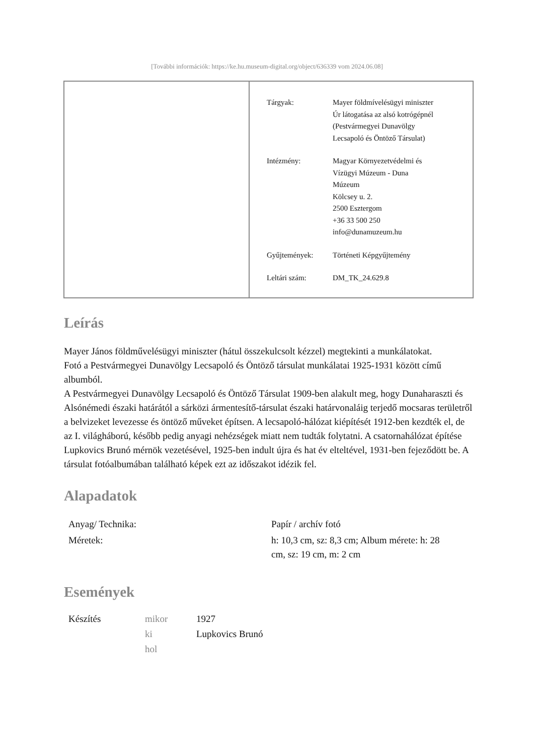[További információk: https://ke.hu.museum-digital.org/object/636339 vom 2024.06.08]
| Tárgyak: | Mayer földmívelésügyi miniszter Úr látogatása az alsó kotrógépnél (Pestvármegyei Dunavölgy Lecsapoló és Öntöző Társulat) |
| Intézmény: | Magyar Környezetvédelmi és Vízügyi Múzeum - Duna Múzeum Kölcsey u. 2. 2500 Esztergom +36 33 500 250 info@dunamuzeum.hu |
| Gyűjtemények: | Történeti Képgyűjtemény |
| Leltári szám: | DM_TK_24.629.8 |
Leírás
Mayer János földművelésügyi miniszter (hátul összekulcsolt kézzel) megtekinti a munkálatokat.
Fotó a Pestvármegyei Dunavölgy Lecsapoló és Öntöző társulat munkálatai 1925-1931 között című albumból.
A Pestvármegyei Dunavölgy Lecsapoló és Öntöző Társulat 1909-ben alakult meg, hogy Dunaharaszti és Alsónémedi északi határától a sárközi ármentesítő-társulat északi határvonaláig terjedő mocsaras területről a belvizeket levezesse és öntöző műveket építsen. A lecsapoló-hálózat kiépítését 1912-ben kezdték el, de az I. világháború, később pedig anyagi nehézségek miatt nem tudták folytatni. A csatornahálózat építése Lupkovics Brunó mérnök vezetésével, 1925-ben indult újra és hat év elteltével, 1931-ben fejeződött be. A társulat fotóalbumában található képek ezt az időszakot idézik fel.
Alapadatok
| Anyag/ Technika: | Papír / archív fotó |
| Méretek: | h: 10,3 cm, sz: 8,3 cm; Album mérete: h: 28 cm, sz: 19 cm, m: 2 cm |
Események
| Készítés | mikor | 1927 |
| | ki | Lupkovics Brunó |
| | hol | |